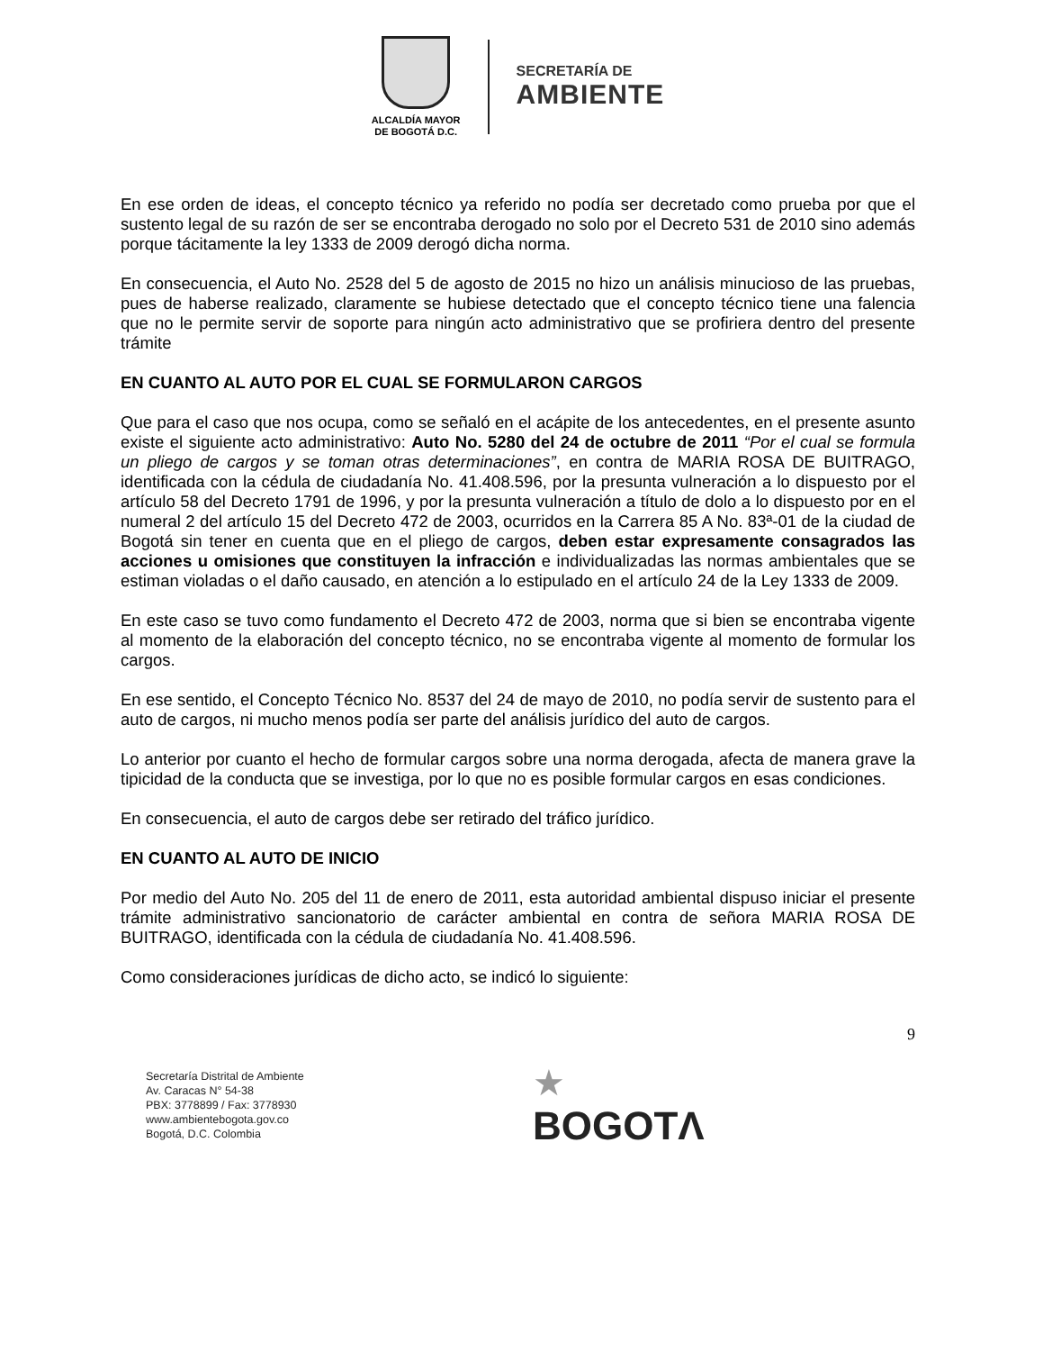ALCALDÍA MAYOR
DE BOGOTÁ D.C.
SECRETARÍA DE
AMBIENTE
En ese orden de ideas, el concepto técnico ya referido no podía ser decretado como prueba por que el sustento legal de su razón de ser se encontraba derogado no solo por el Decreto 531 de 2010 sino además porque tácitamente la ley 1333 de 2009 derogó dicha norma.
En consecuencia, el Auto No. 2528 del 5 de agosto de 2015 no hizo un análisis minucioso de las pruebas, pues de haberse realizado, claramente se hubiese detectado que el concepto técnico tiene una falencia que no le permite servir de soporte para ningún acto administrativo que se profiriera dentro del presente trámite
EN CUANTO AL AUTO POR EL CUAL SE FORMULARON CARGOS
Que para el caso que nos ocupa, como se señaló en el acápite de los antecedentes, en el presente asunto existe el siguiente acto administrativo: Auto No. 5280 del 24 de octubre de 2011 “Por el cual se formula un pliego de cargos y se toman otras determinaciones”, en contra de MARIA ROSA DE BUITRAGO, identificada con la cédula de ciudadanía No. 41.408.596, por la presunta vulneración a lo dispuesto por el artículo 58 del Decreto 1791 de 1996, y por la presunta vulneración a título de dolo a lo dispuesto por en el numeral 2 del artículo 15 del Decreto 472 de 2003, ocurridos en la Carrera 85 A No. 83ª-01 de la ciudad de Bogotá sin tener en cuenta que en el pliego de cargos, deben estar expresamente consagrados las acciones u omisiones que constituyen la infracción e individualizadas las normas ambientales que se estiman violadas o el daño causado, en atención a lo estipulado en el artículo 24 de la Ley 1333 de 2009.
En este caso se tuvo como fundamento el Decreto 472 de 2003, norma que si bien se encontraba vigente al momento de la elaboración del concepto técnico, no se encontraba vigente al momento de formular los cargos.
En ese sentido, el Concepto Técnico No. 8537 del 24 de mayo de 2010, no podía servir de sustento para el auto de cargos, ni mucho menos podía ser parte del análisis jurídico del auto de cargos.
Lo anterior por cuanto el hecho de formular cargos sobre una norma derogada, afecta de manera grave la tipicidad de la conducta que se investiga, por lo que no es posible formular cargos en esas condiciones.
En consecuencia, el auto de cargos debe ser retirado del tráfico jurídico.
EN CUANTO AL AUTO DE INICIO
Por medio del Auto No. 205 del 11 de enero de 2011, esta autoridad ambiental dispuso iniciar el presente trámite administrativo sancionatorio de carácter ambiental en contra de señora MARIA ROSA DE BUITRAGO, identificada con la cédula de ciudadanía No. 41.408.596.
Como consideraciones jurídicas de dicho acto, se indicó lo siguiente:
9
Secretaría Distrital de Ambiente
Av. Caracas N° 54-38
PBX: 3778899 / Fax: 3778930
www.ambientebogota.gov.co
Bogotá, D.C. Colombia
★
BOGOTΛ